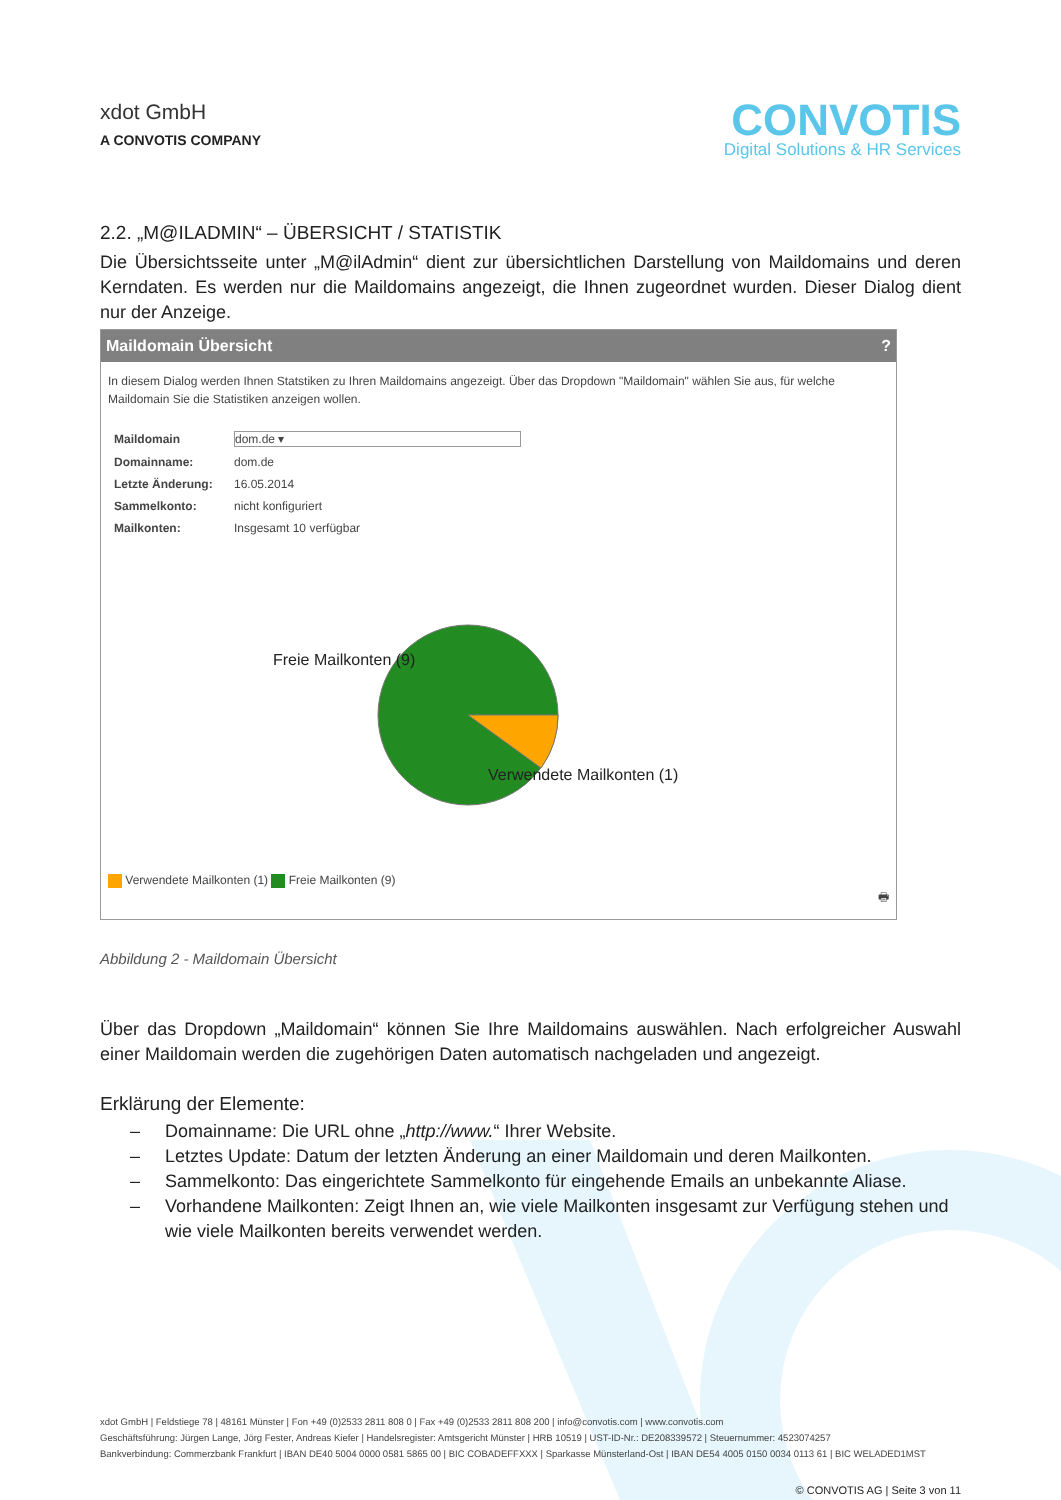xdot GmbH
A CONVOTIS COMPANY
CONVOTIS
Digital Solutions & HR Services
2.2. „M@ILADMIN“ – ÜBERSICHT / STATISTIK
Die Übersichtsseite unter „M@ilAdmin“ dient zur übersichtlichen Darstellung von Maildomains und deren Kerndaten. Es werden nur die Maildomains angezeigt, die Ihnen zugeordnet wurden. Dieser Dialog dient nur der Anzeige.
Maildomain Übersicht?
In diesem Dialog werden Ihnen Statstiken zu Ihren Maildomains angezeigt. Über das Dropdown "Maildomain" wählen Sie aus, für welche Maildomain Sie die Statistiken anzeigen wollen.
| Maildomain | dom.de ▾ |
| Domainname: | dom.de |
| Letzte Änderung: | 16.05.2014 |
| Sammelkonto: | nicht konfiguriert |
| Mailkonten: | Insgesamt 10 verfügbar |
Freie Mailkonten (9)
Verwendete Mailkonten (1)
Verwendete Mailkonten (1) Freie Mailkonten (9)
🖶
Abbildung 2 - Maildomain Übersicht
Über das Dropdown „Maildomain“ können Sie Ihre Maildomains auswählen. Nach erfolgreicher Auswahl einer Maildomain werden die zugehörigen Daten automatisch nachgeladen und angezeigt.
Erklärung der Elemente:
– Domainname: Die URL ohne „http://www.“ Ihrer Website.
– Letztes Update: Datum der letzten Änderung an einer Maildomain und deren Mailkonten.
– Sammelkonto: Das eingerichtete Sammelkonto für eingehende Emails an unbekannte Aliase.
– Vorhandene Mailkonten: Zeigt Ihnen an, wie viele Mailkonten insgesamt zur Verfügung stehen und wie viele Mailkonten bereits verwendet werden.
xdot GmbH | Feldstiege 78 | 48161 Münster | Fon +49 (0)2533 2811 808 0 | Fax +49 (0)2533 2811 808 200 | info@convotis.com | www.convotis.com
Geschäftsführung: Jürgen Lange, Jörg Fester, Andreas Kiefer | Handelsregister: Amtsgericht Münster | HRB 10519 | UST-ID-Nr.: DE208339572 | Steuernummer: 4523074257
Bankverbindung: Commerzbank Frankfurt | IBAN DE40 5004 0000 0581 5865 00 | BIC COBADEFFXXX | Sparkasse Münsterland-Ost | IBAN DE54 4005 0150 0034 0113 61 | BIC WELADED1MST
© CONVOTIS AG | Seite 3 von 11